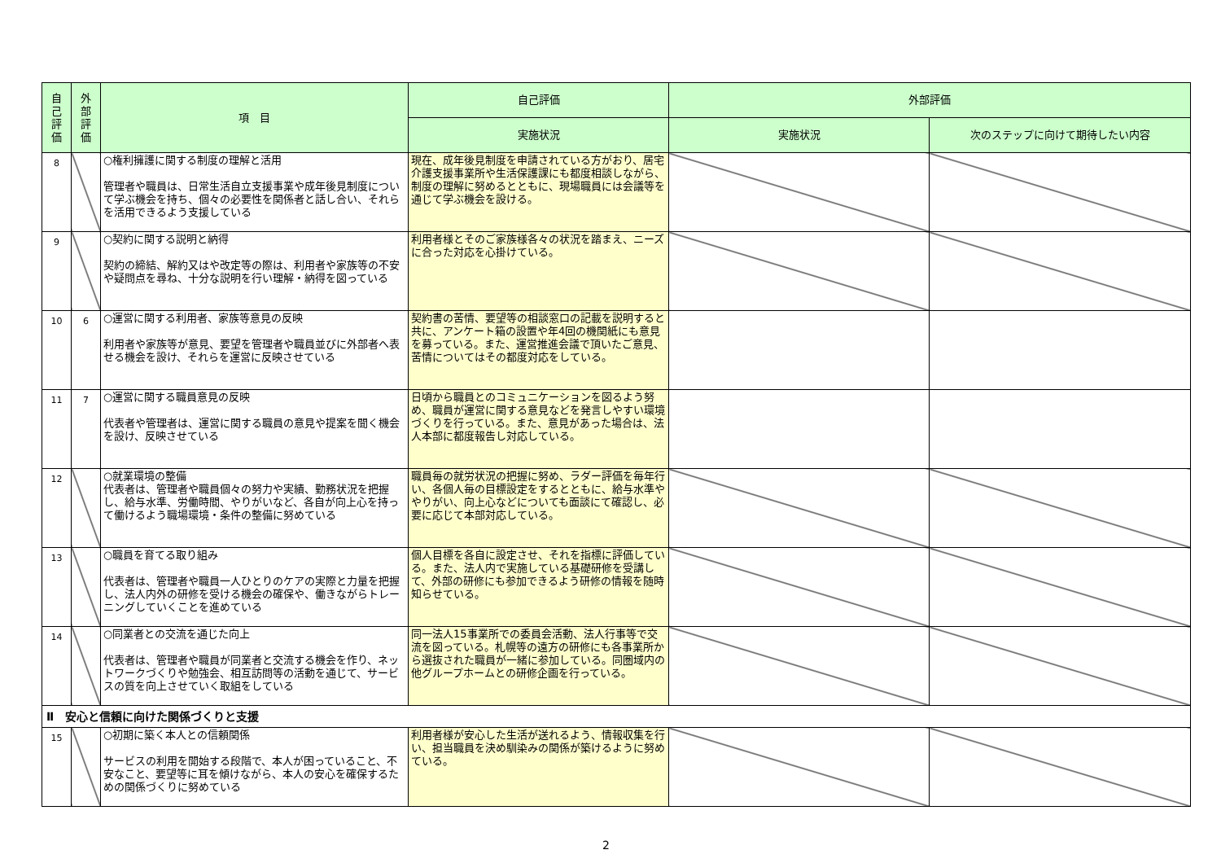| 自 己 評 価 | 外 部 評 価 | 項 目 | 自己評価 | 外部評価 | |
| --- | --- | --- | --- | --- | --- |
| | | | 実施状況 | 実施状況 | 次のステップに向けて期待したい内容 |
| 8 | | ○権利擁護に関する制度の理解と活用 管理者や職員は、日常生活自立支援事業や成年後見制度について学ぶ機会を持ち、個々の必要性を関係者と話し合い、それらを活用できるよう支援している | 現在、成年後見制度を申請されている方がおり、居宅介護支援事業所や生活保護課にも都度相談しながら、制度の理解に努めるとともに、現場職員には会議等を通じて学ぶ機会を設ける。 | | |
| 9 | | ○契約に関する説明と納得 契約の締結、解約又はや改定等の際は、利用者や家族等の不安や疑問点を尋ね、十分な説明を行い理解・納得を図っている | 利用者様とそのご家族様各々の状況を踏まえ、ニーズに合った対応を心掛けている。 | | |
| 10 | 6 | ○運営に関する利用者、家族等意見の反映 利用者や家族等が意見、要望を管理者や職員並びに外部者へ表せる機会を設け、それらを運営に反映させている | 契約書の苦情、要望等の相談窓口の記載を説明すると共に、アンケート箱の設置や年4回の機関紙にも意見を募っている。また、運営推進会議で頂いたご意見、苦情についてはその都度対応をしている。 | | |
| 11 | 7 | ○運営に関する職員意見の反映 代表者や管理者は、運営に関する職員の意見や提案を聞く機会を設け、反映させている | 日頃から職員とのコミュニケーションを図るよう努め、職員が運営に関する意見などを発言しやすい環境づくりを行っている。また、意見があった場合は、法人本部に都度報告し対応している。 | | |
| 12 | | ○就業環境の整備 代表者は、管理者や職員個々の努力や実績、勤務状況を把握し、給与水準、労働時間、やりがいなど、各自が向上心を持って働けるよう職場環境・条件の整備に努めている | 職員毎の就労状況の把握に努め、ラダー評価を毎年行い、各個人毎の目標設定をするとともに、給与水準ややりがい、向上心などについても面談にて確認し、必要に応じて本部対応している。 | | |
| 13 | | ○職員を育てる取り組み 代表者は、管理者や職員一人ひとりのケアの実際と力量を把握し、法人内外の研修を受ける機会の確保や、働きながらトレーニングしていくことを進めている | 個人目標を各自に設定させ、それを指標に評価している。また、法人内で実施している基礎研修を受講して、外部の研修にも参加できるよう研修の情報を随時知らせている。 | | |
| 14 | | ○同業者との交流を通じた向上 代表者は、管理者や職員が同業者と交流する機会を作り、ネットワークづくりや勉強会、相互訪問等の活動を通じて、サービスの質を向上させていく取組をしている | 同一法人15事業所での委員会活動、法人行事等で交流を図っている。札幌等の遠方の研修にも各事業所から選抜された職員が一緒に参加している。同圏域内の他グループホームとの研修企画を行っている。 | | |
| Ⅱ 安心と信頼に向けた関係づくりと支援 | | | | | |
| 15 | | ○初期に築く本人との信頼関係 サービスの利用を開始する段階で、本人が困っていること、不安なこと、要望等に耳を傾けながら、本人の安心を確保するための関係づくりに努めている | 利用者様が安心した生活が送れるよう、情報収集を行い、担当職員を決め馴染みの関係が築けるように努めている。 | | |
2